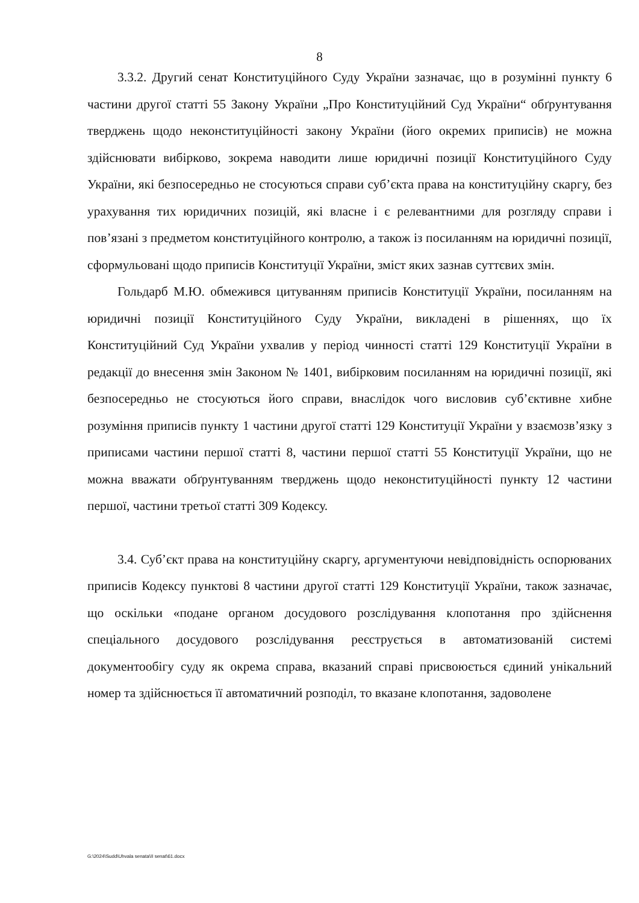8
3.3.2. Другий сенат Конституційного Суду України зазначає, що в розумінні пункту 6 частини другої статті 55 Закону України „Про Конституційний Суд України“ обґрунтування тверджень щодо неконституційності закону України (його окремих приписів) не можна здійснювати вибірково, зокрема наводити лише юридичні позиції Конституційного Суду України, які безпосередньо не стосуються справи суб’єкта права на конституційну скаргу, без урахування тих юридичних позицій, які власне і є релевантними для розгляду справи і пов’язані з предметом конституційного контролю, а також із посиланням на юридичні позиції, сформульовані щодо приписів Конституції України, зміст яких зазнав суттєвих змін.
Гольдарб М.Ю. обмежився цитуванням приписів Конституції України, посиланням на юридичні позиції Конституційного Суду України, викладені в рішеннях, що їх Конституційний Суд України ухвалив у період чинності статті 129 Конституції України в редакції до внесення змін Законом № 1401, вибірковим посиланням на юридичні позиції, які безпосередньо не стосуються його справи, внаслідок чого висловив суб’єктивне хибне розуміння приписів пункту 1 частини другої статті 129 Конституції України у взаємозв’язку з приписами частини першої статті 8, частини першої статті 55 Конституції України, що не можна вважати обґрунтуванням тверджень щодо неконституційності пункту 12 частини першої, частини третьої статті 309 Кодексу.
3.4. Суб’єкт права на конституційну скаргу, аргументуючи невідповідність оспорюваних приписів Кодексу пунктові 8 частини другої статті 129 Конституції України, також зазначає, що оскільки «подане органом досудового розслідування клопотання про здійснення спеціального досудового розслідування реєструється в автоматизованій системі документообігу суду як окрема справа, вказаний справі присвоюється єдиний унікальний номер та здійснюється її автоматичний розподіл, то вказане клопотання, задоволене
G:\2024\Sudd\Uhvala senata\II senat\61.docx